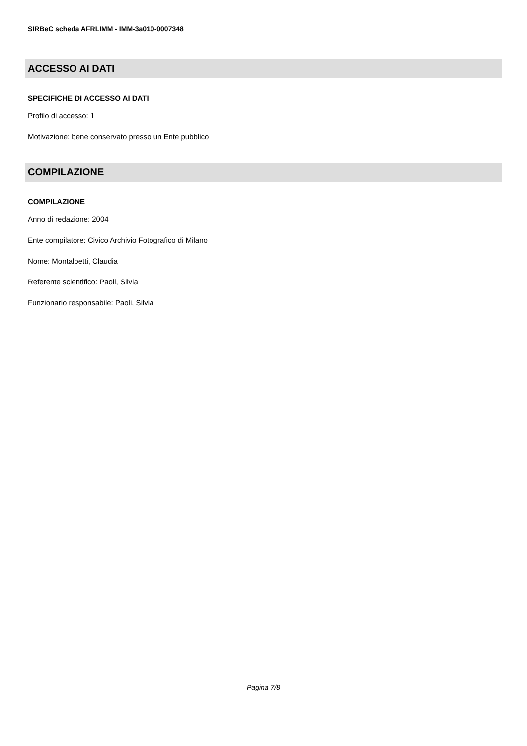SIRBeC scheda AFRLIMM - IMM-3a010-0007348
ACCESSO AI DATI
SPECIFICHE DI ACCESSO AI DATI
Profilo di accesso: 1
Motivazione: bene conservato presso un Ente pubblico
COMPILAZIONE
COMPILAZIONE
Anno di redazione: 2004
Ente compilatore: Civico Archivio Fotografico di Milano
Nome: Montalbetti, Claudia
Referente scientifico: Paoli, Silvia
Funzionario responsabile: Paoli, Silvia
Pagina 7/8